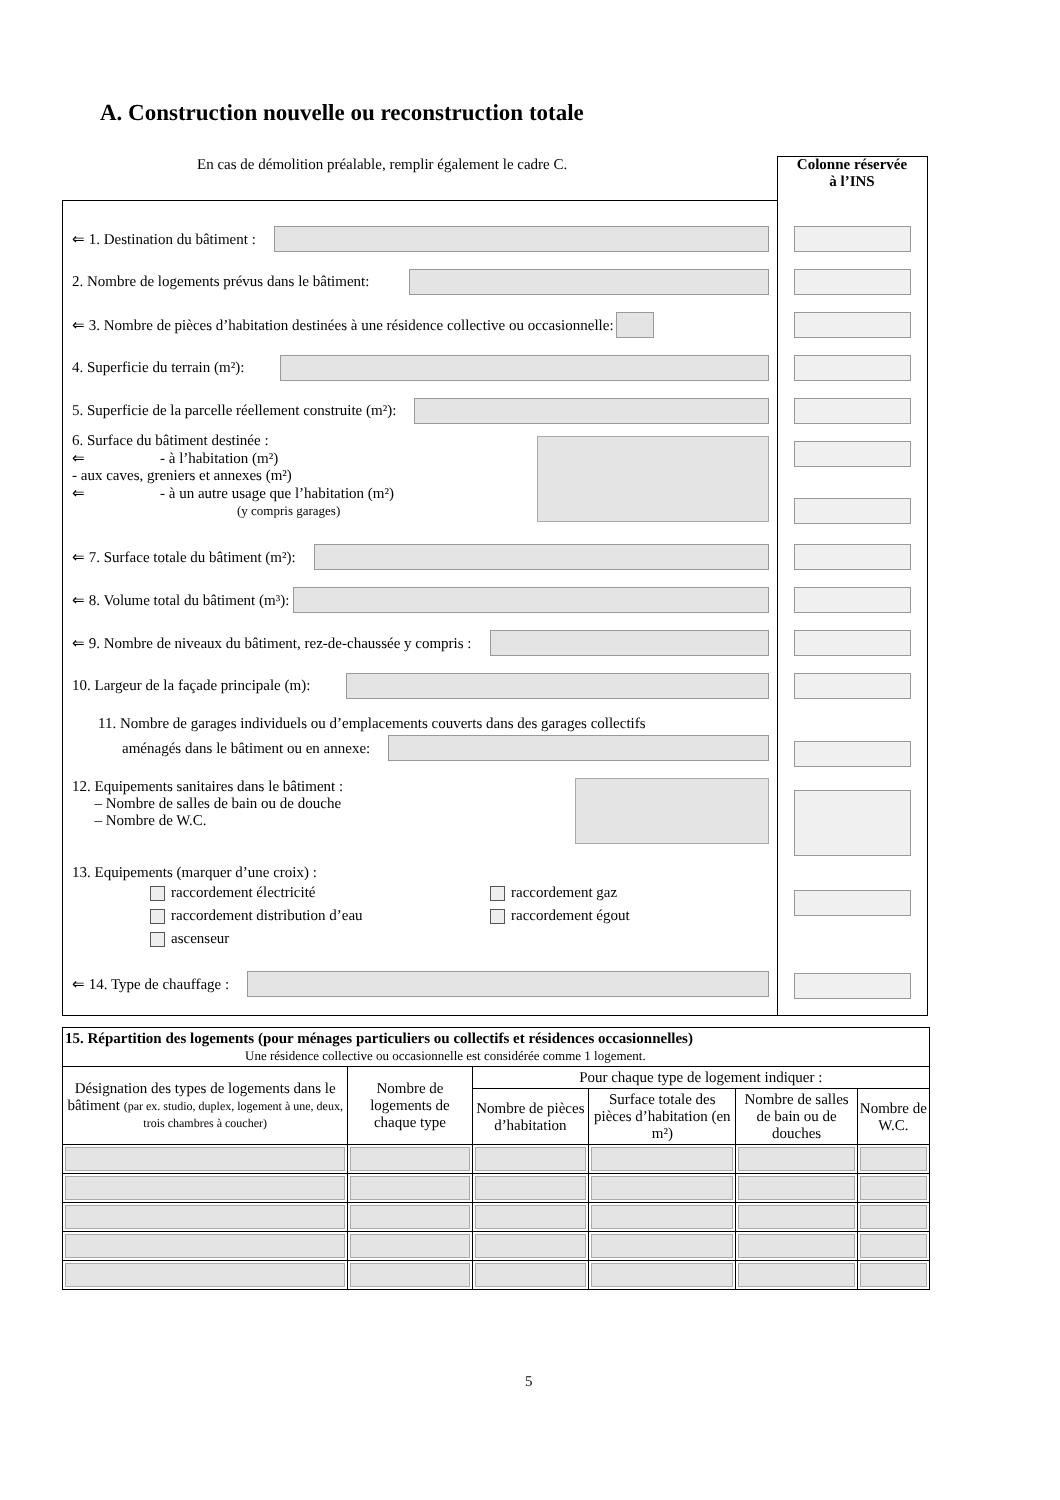A. Construction nouvelle ou reconstruction totale
En cas de démolition préalable, remplir également le cadre C.
Colonne réservée
à l’INS
⇐ 1. Destination du bâtiment :
2. Nombre de logements prévus dans le bâtiment:
⇐ 3. Nombre de pièces d’habitation destinées à une résidence collective ou occasionnelle:
4. Superficie du terrain (m²):
5. Superficie de la parcelle réellement construite (m²):
6. Surface du bâtiment destinée :
⇐ - à l’habitation (m²)
- aux caves, greniers et annexes (m²)
⇐ - à un autre usage que l’habitation (m²)
(y compris garages)
⇐ 7. Surface totale du bâtiment (m²):
⇐ 8. Volume total du bâtiment (m³):
⇐ 9. Nombre de niveaux du bâtiment, rez-de-chaussée y compris :
10. Largeur de la façade principale (m):
11. Nombre de garages individuels ou d’emplacements couverts dans des garages collectifs
aménagés dans le bâtiment ou en annexe:
12. Equipements sanitaires dans le bâtiment :
– Nombre de salles de bain ou de douche
– Nombre de W.C.
13. Equipements (marquer d’une croix) :
raccordement électricité
raccordement distribution d’eau
ascenseur
raccordement gaz
raccordement égout
⇐ 14. Type de chauffage :
| 15. Répartition des logements (pour ménages particuliers ou collectifs et résidences occasionnelles) Une résidence collective ou occasionnelle est considérée comme 1 logement. | | | | | |
| Désignation des types de logements dans le bâtiment (par ex. studio, duplex, logement à une, deux, trois chambres à coucher) | Nombre de logements de chaque type | Pour chaque type de logement indiquer : | | | |
| | | Nombre de pièces d’habitation | Surface totale des pièces d’habitation (en m²) | Nombre de salles de bain ou de douches | Nombre de W.C. |
5